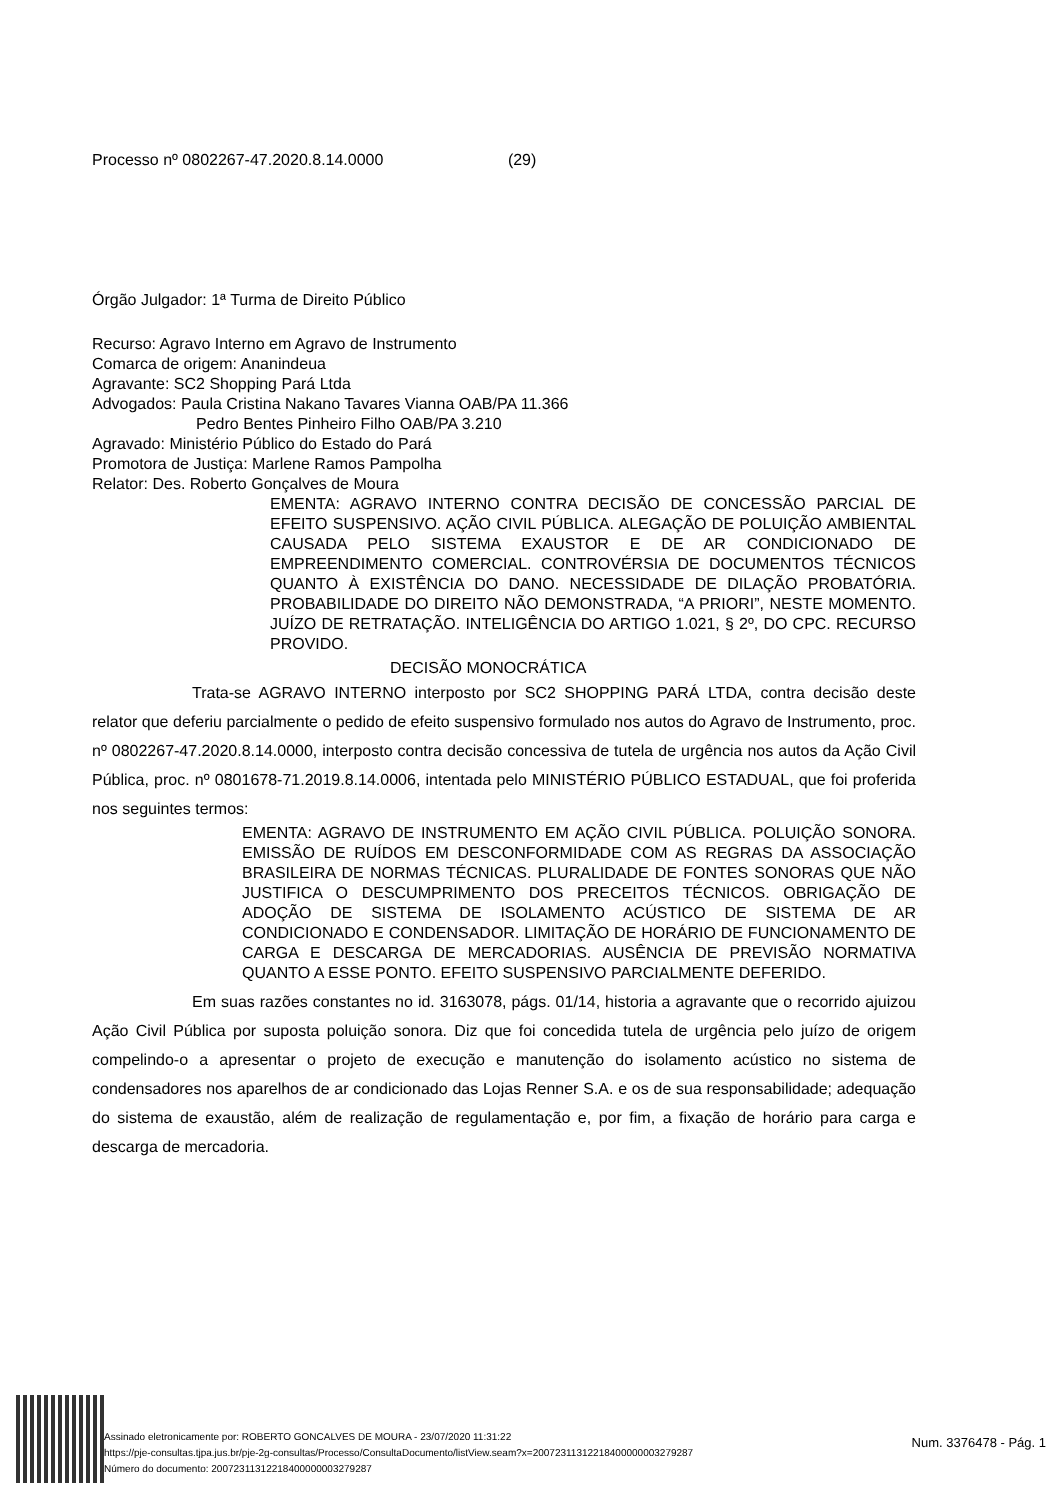Processo nº 0802267-47.2020.8.14.0000 (29)
Órgão Julgador: 1ª Turma de Direito Público
Recurso: Agravo Interno em Agravo de Instrumento
Comarca de origem: Ananindeua
Agravante: SC2 Shopping Pará Ltda
Advogados: Paula Cristina Nakano Tavares Vianna OAB/PA 11.366
Pedro Bentes Pinheiro Filho OAB/PA 3.210
Agravado: Ministério Público do Estado do Pará
Promotora de Justiça: Marlene Ramos Pampolha
Relator: Des. Roberto Gonçalves de Moura
EMENTA: AGRAVO INTERNO CONTRA DECISÃO DE CONCESSÃO PARCIAL DE EFEITO SUSPENSIVO. AÇÃO CIVIL PÚBLICA. ALEGAÇÃO DE POLUIÇÃO AMBIENTAL CAUSADA PELO SISTEMA EXAUSTOR E DE AR CONDICIONADO DE EMPREENDIMENTO COMERCIAL. CONTROVÉRSIA DE DOCUMENTOS TÉCNICOS QUANTO À EXISTÊNCIA DO DANO. NECESSIDADE DE DILAÇÃO PROBATÓRIA. PROBABILIDADE DO DIREITO NÃO DEMONSTRADA, “A PRIORI”, NESTE MOMENTO. JUÍZO DE RETRATAÇÃO. INTELIGÊNCIA DO ARTIGO 1.021, § 2º, DO CPC. RECURSO PROVIDO.
DECISÃO MONOCRÁTICA
Trata-se AGRAVO INTERNO interposto por SC2 SHOPPING PARÁ LTDA, contra decisão deste relator que deferiu parcialmente o pedido de efeito suspensivo formulado nos autos do Agravo de Instrumento, proc. nº 0802267-47.2020.8.14.0000, interposto contra decisão concessiva de tutela de urgência nos autos da Ação Civil Pública, proc. nº 0801678-71.2019.8.14.0006, intentada pelo MINISTÉRIO PÚBLICO ESTADUAL, que foi proferida nos seguintes termos:
EMENTA: AGRAVO DE INSTRUMENTO EM AÇÃO CIVIL PÚBLICA. POLUIÇÃO SONORA. EMISSÃO DE RUÍDOS EM DESCONFORMIDADE COM AS REGRAS DA ASSOCIAÇÃO BRASILEIRA DE NORMAS TÉCNICAS. PLURALIDADE DE FONTES SONORAS QUE NÃO JUSTIFICA O DESCUMPRIMENTO DOS PRECEITOS TÉCNICOS. OBRIGAÇÃO DE ADOÇÃO DE SISTEMA DE ISOLAMENTO ACÚSTICO DE SISTEMA DE AR CONDICIONADO E CONDENSADOR. LIMITAÇÃO DE HORÁRIO DE FUNCIONAMENTO DE CARGA E DESCARGA DE MERCADORIAS. AUSÊNCIA DE PREVISÃO NORMATIVA QUANTO A ESSE PONTO. EFEITO SUSPENSIVO PARCIALMENTE DEFERIDO.
Em suas razões constantes no id. 3163078, págs. 01/14, historia a agravante que o recorrido ajuizou Ação Civil Pública por suposta poluição sonora. Diz que foi concedida tutela de urgência pelo juízo de origem compelindo-o a apresentar o projeto de execução e manutenção do isolamento acústico no sistema de condensadores nos aparelhos de ar condicionado das Lojas Renner S.A. e os de sua responsabilidade; adequação do sistema de exaustão, além de realização de regulamentação e, por fim, a fixação de horário para carga e descarga de mercadoria.
Assinado eletronicamente por: ROBERTO GONCALVES DE MOURA - 23/07/2020 11:31:22
https://pje-consultas.tjpa.jus.br/pje-2g-consultas/Processo/ConsultaDocumento/listView.seam?x=20072311312218400000003279287
Número do documento: 20072311312218400000003279287
Num. 3376478 - Pág. 1